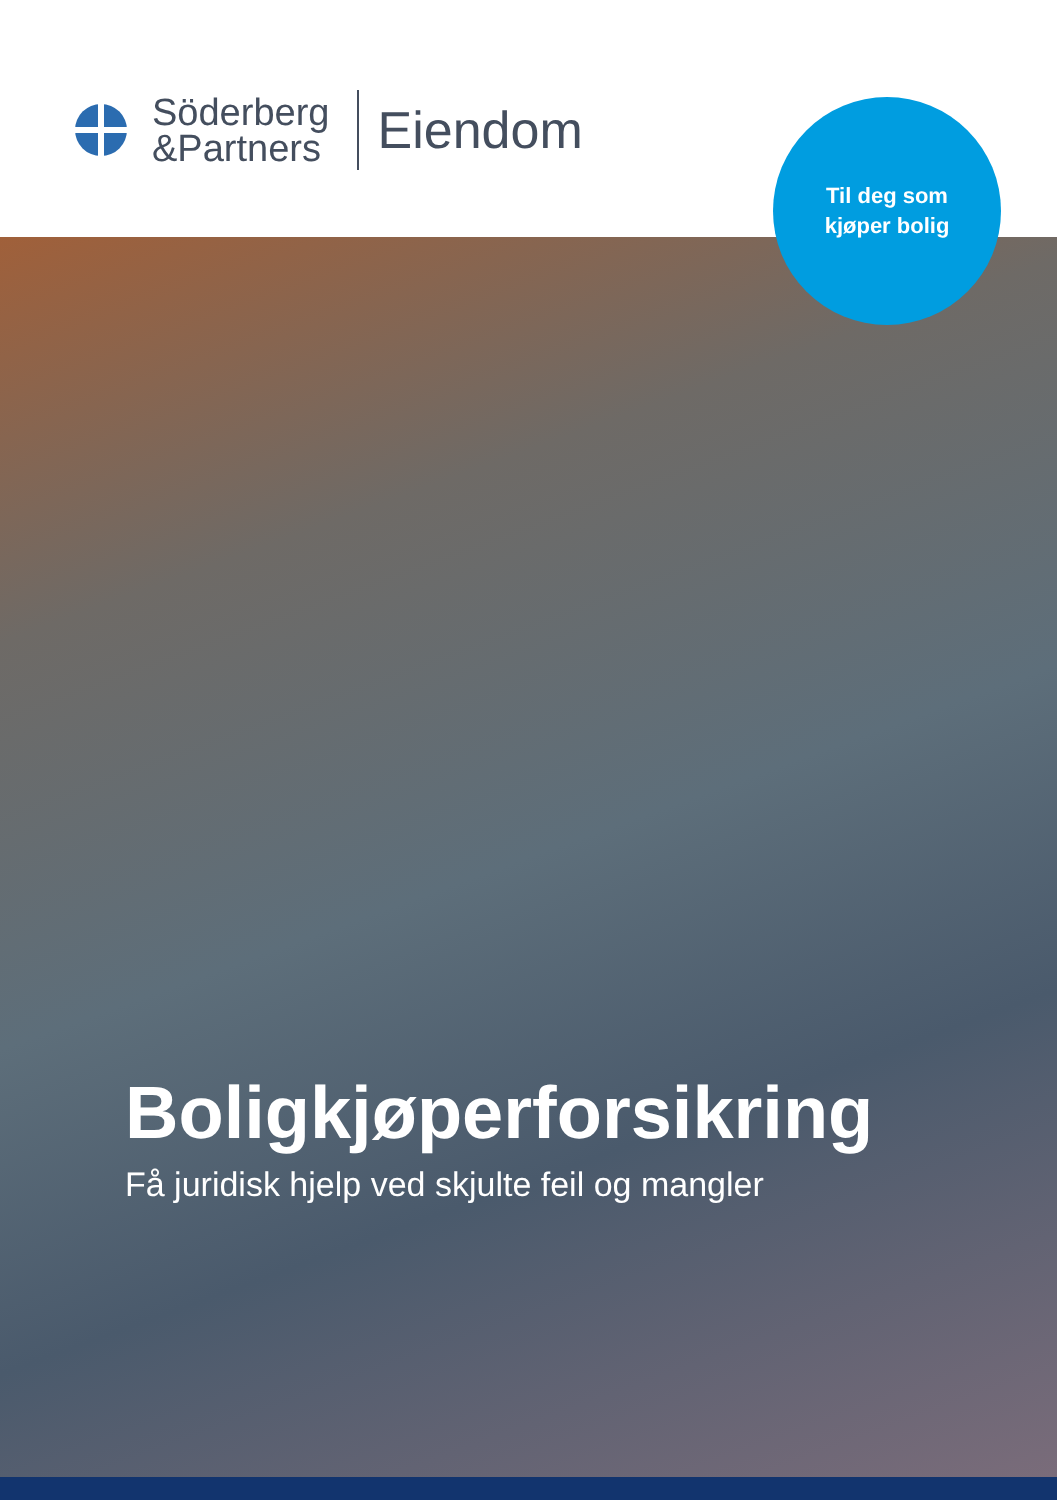Söderberg
&Partners
Eiendom
Til deg som
kjøper bolig
Boligkjøperforsikring
Få juridisk hjelp ved skjulte feil og mangler